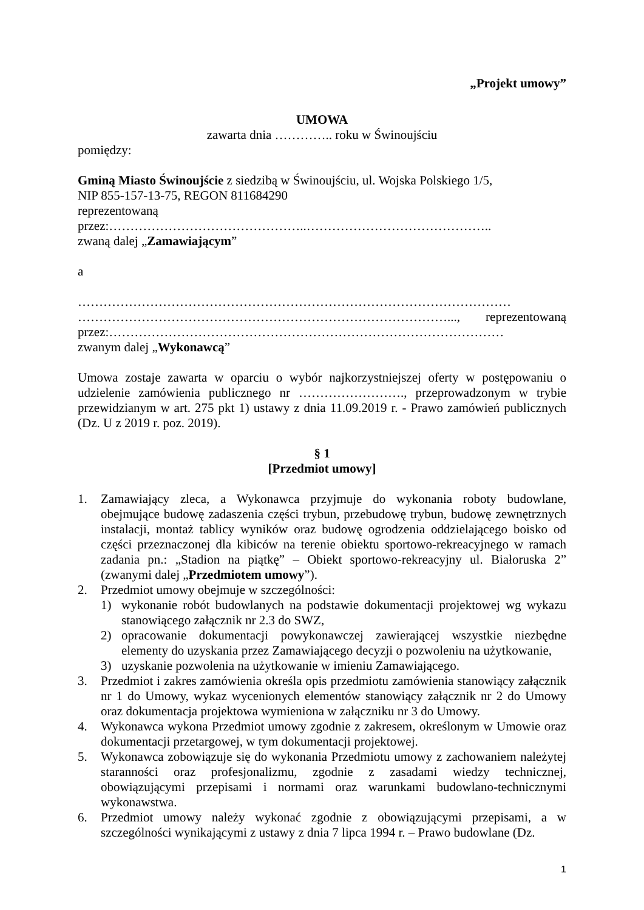„Projekt umowy”
UMOWA
zawarta dnia ………….. roku w Świnoujściu
pomiędzy:
Gminą Miasto Świnoujście z siedzibą w Świnoujściu, ul. Wojska Polskiego 1/5,
NIP 855-157-13-75, REGON 811684290
reprezentowaną
przez:………………………………………..……………………………………..
zwaną dalej „Zamawiającym”
a
…………………………………………………………………………………………
……………………………………………………………………………..., reprezentowaną przez:…………………………………………………………………………………
zwanym dalej „Wykonawcą”
Umowa zostaje zawarta w oparciu o wybór najkorzystniejszej oferty w postępowaniu o udzielenie zamówienia publicznego nr ……………………., przeprowadzonym w trybie przewidzianym w art. 275 pkt 1) ustawy z dnia 11.09.2019 r. - Prawo zamówień publicznych (Dz. U z 2019 r. poz. 2019).
§ 1
[Przedmiot umowy]
1. Zamawiający zleca, a Wykonawca przyjmuje do wykonania roboty budowlane, obejmujące budowę zadaszenia części trybun, przebudowę trybun, budowę zewnętrznych instalacji, montaż tablicy wyników oraz budowę ogrodzenia oddzielającego boisko od części przeznaczonej dla kibiców na terenie obiektu sportowo-rekreacyjnego w ramach zadania pn.: „Stadion na piątkę” – Obiekt sportowo-rekreacyjny ul. Białoruska 2” (zwanymi dalej „Przedmiotem umowy”).
2. Przedmiot umowy obejmuje w szczególności:
1) wykonanie robót budowlanych na podstawie dokumentacji projektowej wg wykazu stanowiącego załącznik nr 2.3 do SWZ,
2) opracowanie dokumentacji powykonawczej zawierającej wszystkie niezbędne elementy do uzyskania przez Zamawiającego decyzji o pozwoleniu na użytkowanie,
3) uzyskanie pozwolenia na użytkowanie w imieniu Zamawiającego.
3. Przedmiot i zakres zamówienia określa opis przedmiotu zamówienia stanowiący załącznik nr 1 do Umowy, wykaz wycenionych elementów stanowiący załącznik nr 2 do Umowy oraz dokumentacja projektowa wymieniona w załączniku nr 3 do Umowy.
4. Wykonawca wykona Przedmiot umowy zgodnie z zakresem, określonym w Umowie oraz dokumentacji przetargowej, w tym dokumentacji projektowej.
5. Wykonawca zobowiązuje się do wykonania Przedmiotu umowy z zachowaniem należytej staranności oraz profesjonalizmu, zgodnie z zasadami wiedzy technicznej, obowiązującymi przepisami i normami oraz warunkami budowlano-technicznymi wykonawstwa.
6. Przedmiot umowy należy wykonać zgodnie z obowiązującymi przepisami, a w szczególności wynikającymi z ustawy z dnia 7 lipca 1994 r. – Prawo budowlane (Dz.
1